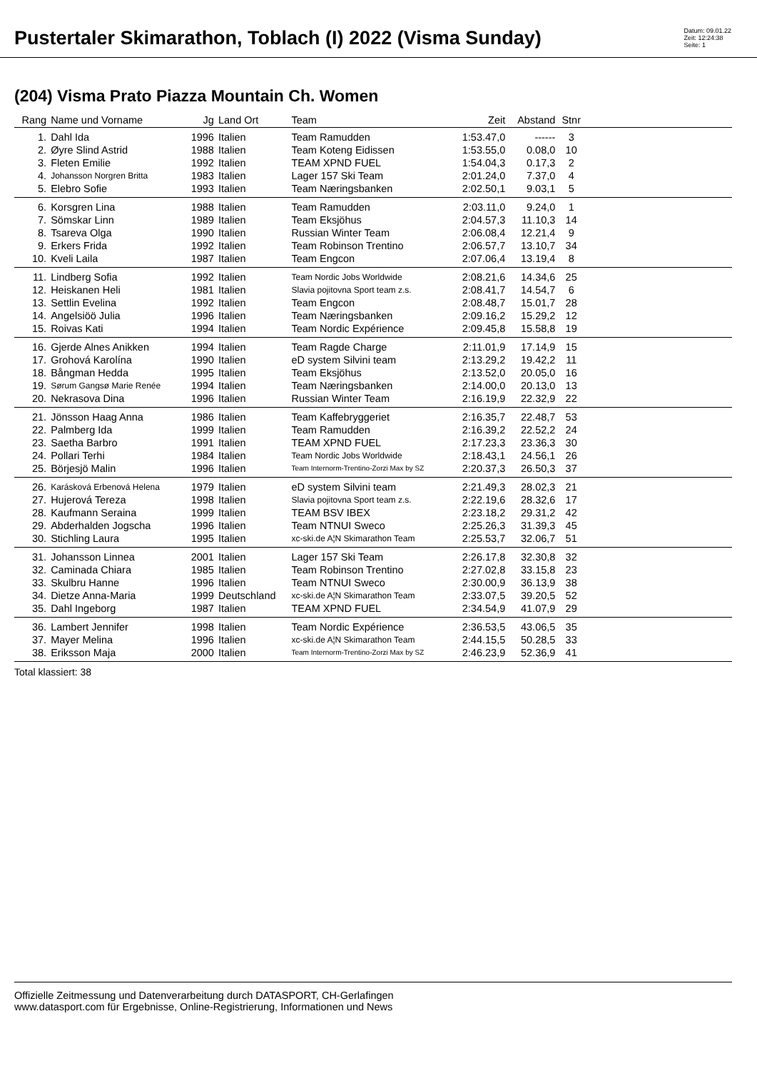Pustertaler Skimarathon, Toblach (I) 2022 (Visma Sunday)
Datum: 09.01.22
Zeit: 12:24:38
Seite: 1
(204) Visma Prato Piazza Mountain Ch. Women
| Rang | Name und Vorname | Jg | Land Ort | Team | Zeit | Abstand | Stnr | |
| --- | --- | --- | --- | --- | --- | --- | --- | --- |
| 1. | Dahl Ida | 1996 | Italien | Team Ramudden | 1:53.47,0 | ------ | 3 | |
| 2. | Øyre Slind Astrid | 1988 | Italien | Team Koteng Eidissen | 1:53.55,0 | 0.08,0 | 10 | |
| 3. | Fleten Emilie | 1992 | Italien | TEAM XPND FUEL | 1:54.04,3 | 0.17,3 | 2 | |
| 4. | Johansson Norgren Britta | 1983 | Italien | Lager 157 Ski Team | 2:01.24,0 | 7.37,0 | 4 | |
| 5. | Elebro Sofie | 1993 | Italien | Team Næringsbanken | 2:02.50,1 | 9.03,1 | 5 | |
| 6. | Korsgren Lina | 1988 | Italien | Team Ramudden | 2:03.11,0 | 9.24,0 | 1 | |
| 7. | Sömskar Linn | 1989 | Italien | Team Eksjöhus | 2:04.57,3 | 11.10,3 | 14 | |
| 8. | Tsareva Olga | 1990 | Italien | Russian Winter Team | 2:06.08,4 | 12.21,4 | 9 | |
| 9. | Erkers Frida | 1992 | Italien | Team Robinson Trentino | 2:06.57,7 | 13.10,7 | 34 | |
| 10. | Kveli Laila | 1987 | Italien | Team Engcon | 2:07.06,4 | 13.19,4 | 8 | |
| 11. | Lindberg Sofia | 1992 | Italien | Team Nordic Jobs Worldwide | 2:08.21,6 | 14.34,6 | 25 | |
| 12. | Heiskanen Heli | 1981 | Italien | Slavia pojitovna Sport team z.s. | 2:08.41,7 | 14.54,7 | 6 | |
| 13. | Settlin Evelina | 1992 | Italien | Team Engcon | 2:08.48,7 | 15.01,7 | 28 | |
| 14. | Angelsiöö Julia | 1996 | Italien | Team Næringsbanken | 2:09.16,2 | 15.29,2 | 12 | |
| 15. | Roivas Kati | 1994 | Italien | Team Nordic Expérience | 2:09.45,8 | 15.58,8 | 19 | |
| 16. | Gjerde Alnes Anikken | 1994 | Italien | Team Ragde Charge | 2:11.01,9 | 17.14,9 | 15 | |
| 17. | Grohová Karolína | 1990 | Italien | eD system Silvini team | 2:13.29,2 | 19.42,2 | 11 | |
| 18. | Bångman Hedda | 1995 | Italien | Team Eksjöhus | 2:13.52,0 | 20.05,0 | 16 | |
| 19. | Sørum Gangsø Marie Renée | 1994 | Italien | Team Næringsbanken | 2:14.00,0 | 20.13,0 | 13 | |
| 20. | Nekrasova Dina | 1996 | Italien | Russian Winter Team | 2:16.19,9 | 22.32,9 | 22 | |
| 21. | Jönsson Haag Anna | 1986 | Italien | Team Kaffebryggeriet | 2:16.35,7 | 22.48,7 | 53 | |
| 22. | Palmberg Ida | 1999 | Italien | Team Ramudden | 2:16.39,2 | 22.52,2 | 24 | |
| 23. | Saetha Barbro | 1991 | Italien | TEAM XPND FUEL | 2:17.23,3 | 23.36,3 | 30 | |
| 24. | Pollari Terhi | 1984 | Italien | Team Nordic Jobs Worldwide | 2:18.43,1 | 24.56,1 | 26 | |
| 25. | Börjesjö Malin | 1996 | Italien | Team Internorm-Trentino-Zorzi Max by SZ | 2:20.37,3 | 26.50,3 | 37 | |
| 26. | Karásková Erbenová Helena | 1979 | Italien | eD system Silvini team | 2:21.49,3 | 28.02,3 | 21 | |
| 27. | Hujerová Tereza | 1998 | Italien | Slavia pojitovna Sport team z.s. | 2:22.19,6 | 28.32,6 | 17 | |
| 28. | Kaufmann Seraina | 1999 | Italien | TEAM BSV IBEX | 2:23.18,2 | 29.31,2 | 42 | |
| 29. | Abderhalden Jogscha | 1996 | Italien | Team NTNUI Sweco | 2:25.26,3 | 31.39,3 | 45 | |
| 30. | Stichling Laura | 1995 | Italien | xc-ski.de A¦N Skimarathon Team | 2:25.53,7 | 32.06,7 | 51 | |
| 31. | Johansson Linnea | 2001 | Italien | Lager 157 Ski Team | 2:26.17,8 | 32.30,8 | 32 | |
| 32. | Caminada Chiara | 1985 | Italien | Team Robinson Trentino | 2:27.02,8 | 33.15,8 | 23 | |
| 33. | Skulbru Hanne | 1996 | Italien | Team NTNUI Sweco | 2:30.00,9 | 36.13,9 | 38 | |
| 34. | Dietze Anna-Maria | 1999 | Deutschland | xc-ski.de A¦N Skimarathon Team | 2:33.07,5 | 39.20,5 | 52 | |
| 35. | Dahl Ingeborg | 1987 | Italien | TEAM XPND FUEL | 2:34.54,9 | 41.07,9 | 29 | |
| 36. | Lambert Jennifer | 1998 | Italien | Team Nordic Expérience | 2:36.53,5 | 43.06,5 | 35 | |
| 37. | Mayer Melina | 1996 | Italien | xc-ski.de A¦N Skimarathon Team | 2:44.15,5 | 50.28,5 | 33 | |
| 38. | Eriksson Maja | 2000 | Italien | Team Internorm-Trentino-Zorzi Max by SZ | 2:46.23,9 | 52.36,9 | 41 | |
Total klassiert: 38
Offizielle Zeitmessung und Datenverarbeitung durch DATASPORT, CH-Gerlafingen
www.datasport.com für Ergebnisse, Online-Registrierung, Informationen und News